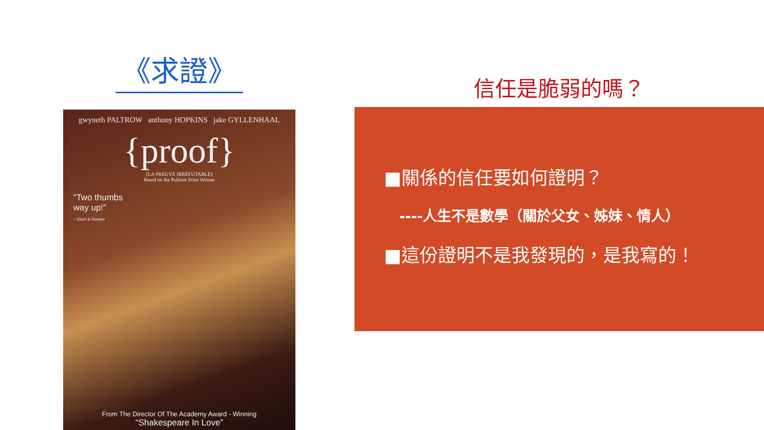《求證》
gwyneth PALTROW anthony HOPKINS jake GYLLENHAAL
{proof}
(LA PREUVE IRRÉFUTABLE)
Based on the Pulitzer Prize Winner
“Two thumbs
way up!”
– Ebert & Roeper
From The Director Of The Academy Award - Winning
“Shakespeare In Love”
信任是脆弱的嗎？
■關係的信任要如何證明？
----人生不是數學（關於父女、姊妹、情人）
■這份證明不是我發現的，是我寫的！